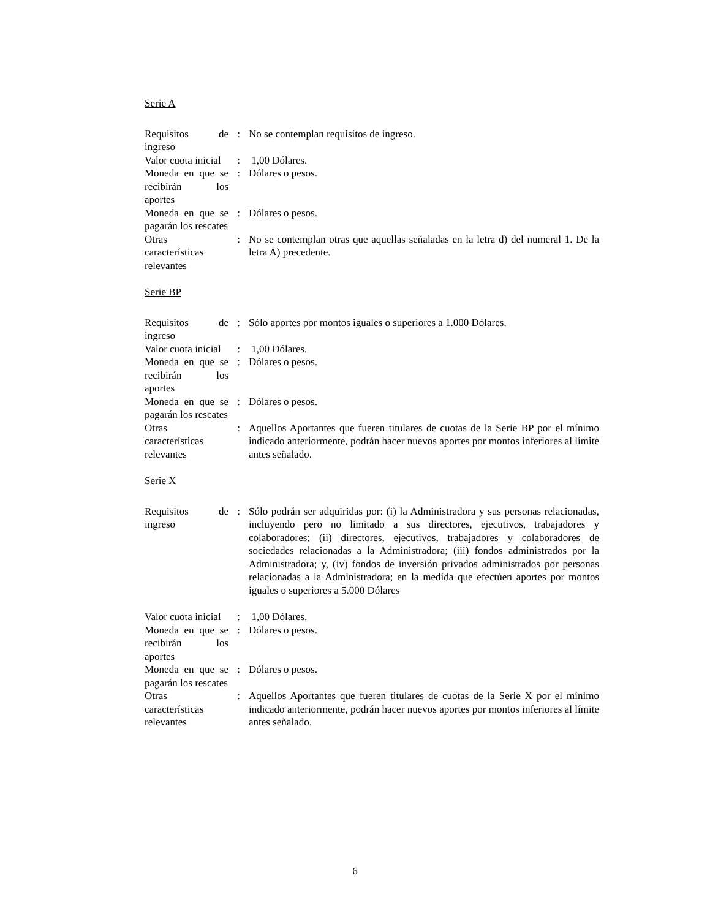Serie A
| Requisitos de ingreso | : | No se contemplan requisitos de ingreso. |
| Valor cuota inicial | : | 1,00 Dólares. |
| Moneda en que se recibirán los aportes | : | Dólares o pesos. |
| Moneda en que se pagarán los rescates | : | Dólares o pesos. |
| Otras características relevantes | : | No se contemplan otras que aquellas señaladas en la letra d) del numeral 1. De la letra A) precedente. |
Serie BP
| Requisitos de ingreso | : | Sólo aportes por montos iguales o superiores a 1.000 Dólares. |
| Valor cuota inicial | : | 1,00 Dólares. |
| Moneda en que se recibirán los aportes | : | Dólares o pesos. |
| Moneda en que se pagarán los rescates | : | Dólares o pesos. |
| Otras características relevantes | : | Aquellos Aportantes que fueren titulares de cuotas de la Serie BP por el mínimo indicado anteriormente, podrán hacer nuevos aportes por montos inferiores al límite antes señalado. |
Serie X
| Requisitos de ingreso | : | Sólo podrán ser adquiridas por: (i) la Administradora y sus personas relacionadas, incluyendo pero no limitado a sus directores, ejecutivos, trabajadores y colaboradores; (ii) directores, ejecutivos, trabajadores y colaboradores de sociedades relacionadas a la Administradora; (iii) fondos administrados por la Administradora; y, (iv) fondos de inversión privados administrados por personas relacionadas a la Administradora; en la medida que efectúen aportes por montos iguales o superiores a 5.000 Dólares |
| Valor cuota inicial | : | 1,00 Dólares. |
| Moneda en que se recibirán los aportes | : | Dólares o pesos. |
| Moneda en que se pagarán los rescates | : | Dólares o pesos. |
| Otras características relevantes | : | Aquellos Aportantes que fueren titulares de cuotas de la Serie X por el mínimo indicado anteriormente, podrán hacer nuevos aportes por montos inferiores al límite antes señalado. |
6